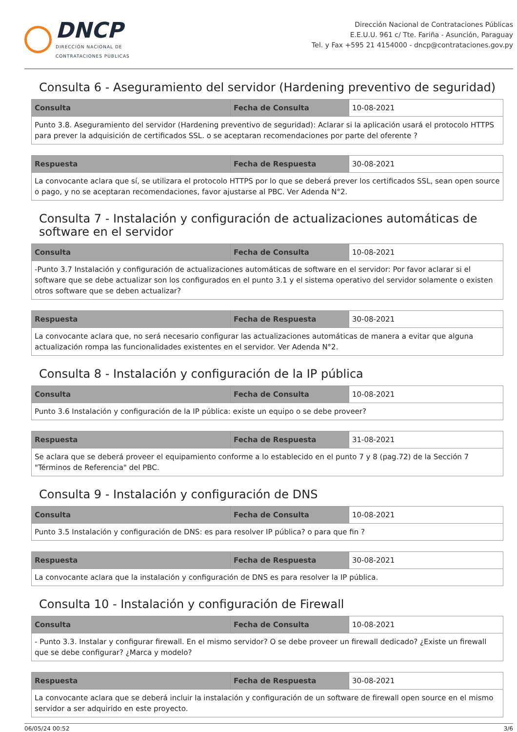DNCP
DIRECCIÓN NACIONAL DE
CONTRATACIONES PÚBLICAS
Dirección Nacional de Contrataciones Públicas
E.E.U.U. 961 c/ Tte. Fariña - Asunción, Paraguay
Tel. y Fax +595 21 4154000 - dncp@contrataciones.gov.py
Consulta 6 - Aseguramiento del servidor (Hardening preventivo de seguridad)
| Consulta | Fecha de Consulta | 10-08-2021 |
| Punto 3.8. Aseguramiento del servidor (Hardening preventivo de seguridad): Aclarar si la aplicación usará el protocolo HTTPS para prever la adquisición de certificados SSL. o se aceptaran recomendaciones por parte del oferente ? | | |
| Respuesta | Fecha de Respuesta | 30-08-2021 |
| La convocante aclara que sí, se utilizara el protocolo HTTPS por lo que se deberá prever los certificados SSL, sean open source o pago, y no se aceptaran recomendaciones, favor ajustarse al PBC. Ver Adenda N°2. | | |
Consulta 7 - Instalación y configuración de actualizaciones automáticas de software en el servidor
| Consulta | Fecha de Consulta | 10-08-2021 |
| -Punto 3.7 Instalación y configuración de actualizaciones automáticas de software en el servidor: Por favor aclarar si el software que se debe actualizar son los configurados en el punto 3.1 y el sistema operativo del servidor solamente o existen otros software que se deben actualizar? | | |
| Respuesta | Fecha de Respuesta | 30-08-2021 |
| La convocante aclara que, no será necesario configurar las actualizaciones automáticas de manera a evitar que alguna actualización rompa las funcionalidades existentes en el servidor. Ver Adenda N°2. | | |
Consulta 8 - Instalación y configuración de la IP pública
| Consulta | Fecha de Consulta | 10-08-2021 |
| Punto 3.6 Instalación y configuración de la IP pública: existe un equipo o se debe proveer? | | |
| Respuesta | Fecha de Respuesta | 31-08-2021 |
| Se aclara que se deberá proveer el equipamiento conforme a lo establecido en el punto 7 y 8 (pag.72) de la Sección 7 "Términos de Referencia" del PBC. | | |
Consulta 9 - Instalación y configuración de DNS
| Consulta | Fecha de Consulta | 10-08-2021 |
| Punto 3.5 Instalación y configuración de DNS: es para resolver IP pública? o para que fin ? | | |
| Respuesta | Fecha de Respuesta | 30-08-2021 |
| La convocante aclara que la instalación y configuración de DNS es para resolver la IP pública. | | |
Consulta 10 - Instalación y configuración de Firewall
| Consulta | Fecha de Consulta | 10-08-2021 |
| - Punto 3.3. Instalar y configurar firewall. En el mismo servidor? O se debe proveer un firewall dedicado? ¿Existe un firewall que se debe configurar? ¿Marca y modelo? | | |
| Respuesta | Fecha de Respuesta | 30-08-2021 |
| La convocante aclara que se deberá incluir la instalación y configuración de un software de firewall open source en el mismo servidor a ser adquirido en este proyecto. | | |
06/05/24 00:52 3/6